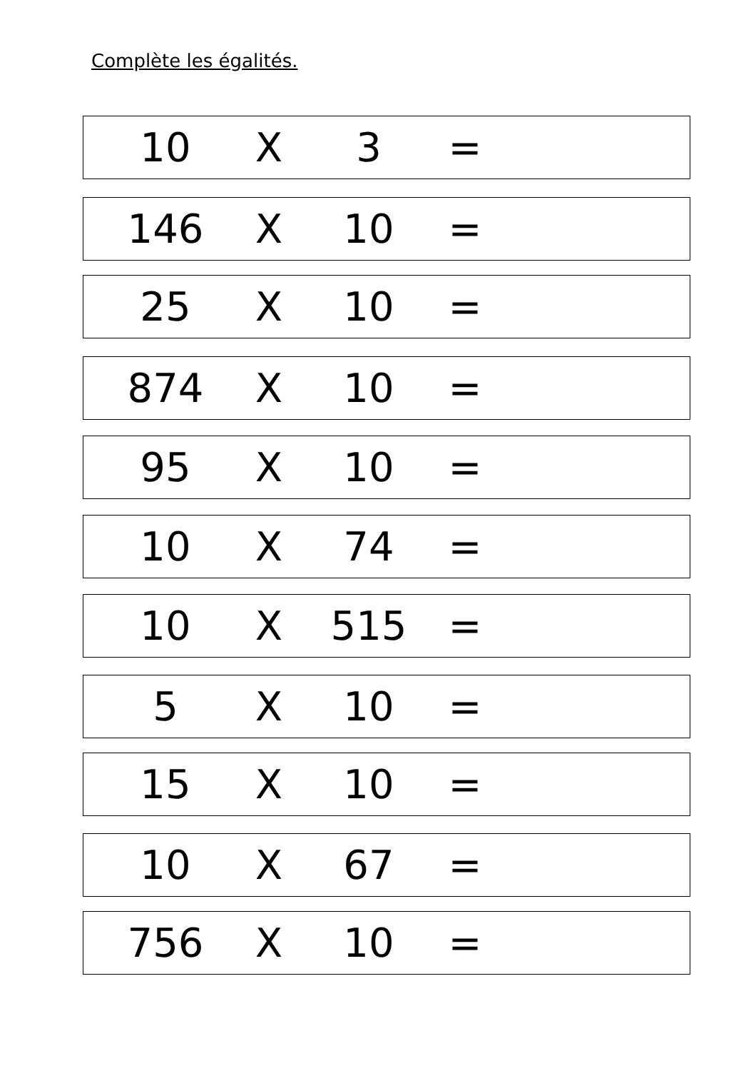Complète les égalités.
10 X 3 =
146 X 10 =
25 X 10 =
874 X 10 =
95 X 10 =
10 X 74 =
10 X 515 =
5 X 10 =
15 X 10 =
10 X 67 =
756 X 10 =